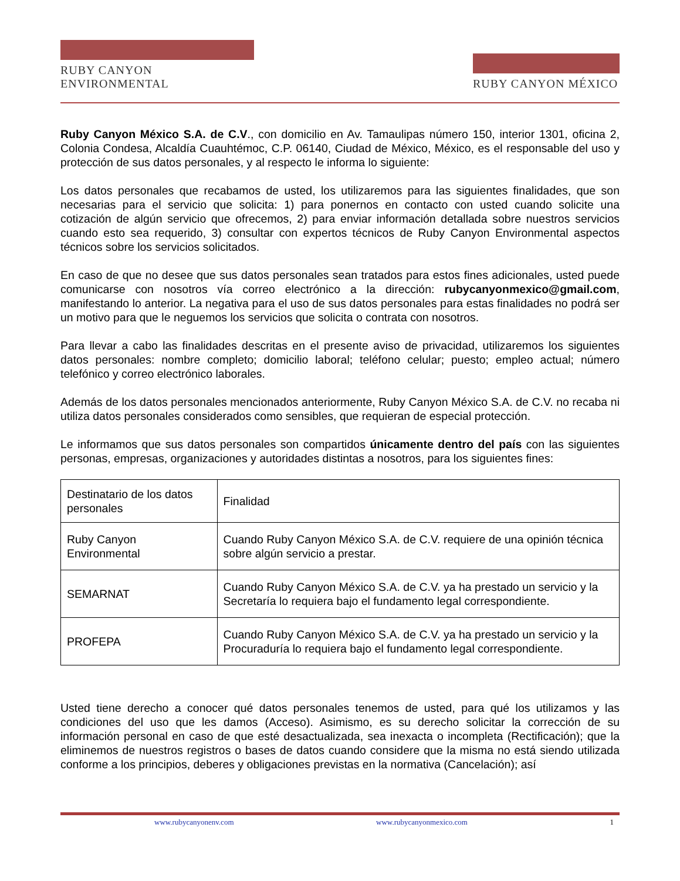RUBY CANYON ENVIRONMENTAL
RUBY CANYON MÉXICO
Ruby Canyon México S.A. de C.V., con domicilio en Av. Tamaulipas número 150, interior 1301, oficina 2, Colonia Condesa, Alcaldía Cuauhtémoc, C.P. 06140, Ciudad de México, México, es el responsable del uso y protección de sus datos personales, y al respecto le informa lo siguiente:
Los datos personales que recabamos de usted, los utilizaremos para las siguientes finalidades, que son necesarias para el servicio que solicita: 1) para ponernos en contacto con usted cuando solicite una cotización de algún servicio que ofrecemos, 2) para enviar información detallada sobre nuestros servicios cuando esto sea requerido, 3) consultar con expertos técnicos de Ruby Canyon Environmental aspectos técnicos sobre los servicios solicitados.
En caso de que no desee que sus datos personales sean tratados para estos fines adicionales, usted puede comunicarse con nosotros vía correo electrónico a la dirección: rubycanyonmexico@gmail.com, manifestando lo anterior. La negativa para el uso de sus datos personales para estas finalidades no podrá ser un motivo para que le neguemos los servicios que solicita o contrata con nosotros.
Para llevar a cabo las finalidades descritas en el presente aviso de privacidad, utilizaremos los siguientes datos personales: nombre completo; domicilio laboral; teléfono celular; puesto; empleo actual; número telefónico y correo electrónico laborales.
Además de los datos personales mencionados anteriormente, Ruby Canyon México S.A. de C.V. no recaba ni utiliza datos personales considerados como sensibles, que requieran de especial protección.
Le informamos que sus datos personales son compartidos únicamente dentro del país con las siguientes personas, empresas, organizaciones y autoridades distintas a nosotros, para los siguientes fines:
| Destinatario de los datos personales | Finalidad |
| Ruby Canyon Environmental | Cuando Ruby Canyon México S.A. de C.V. requiere de una opinión técnica sobre algún servicio a prestar. |
| SEMARNAT | Cuando Ruby Canyon México S.A. de C.V. ya ha prestado un servicio y la Secretaría lo requiera bajo el fundamento legal correspondiente. |
| PROFEPA | Cuando Ruby Canyon México S.A. de C.V. ya ha prestado un servicio y la Procuraduría lo requiera bajo el fundamento legal correspondiente. |
Usted tiene derecho a conocer qué datos personales tenemos de usted, para qué los utilizamos y las condiciones del uso que les damos (Acceso). Asimismo, es su derecho solicitar la corrección de su información personal en caso de que esté desactualizada, sea inexacta o incompleta (Rectificación); que la eliminemos de nuestros registros o bases de datos cuando considere que la misma no está siendo utilizada conforme a los principios, deberes y obligaciones previstas en la normativa (Cancelación); así
www.rubycanyonenv.com www.rubycanyonmexico.com 1